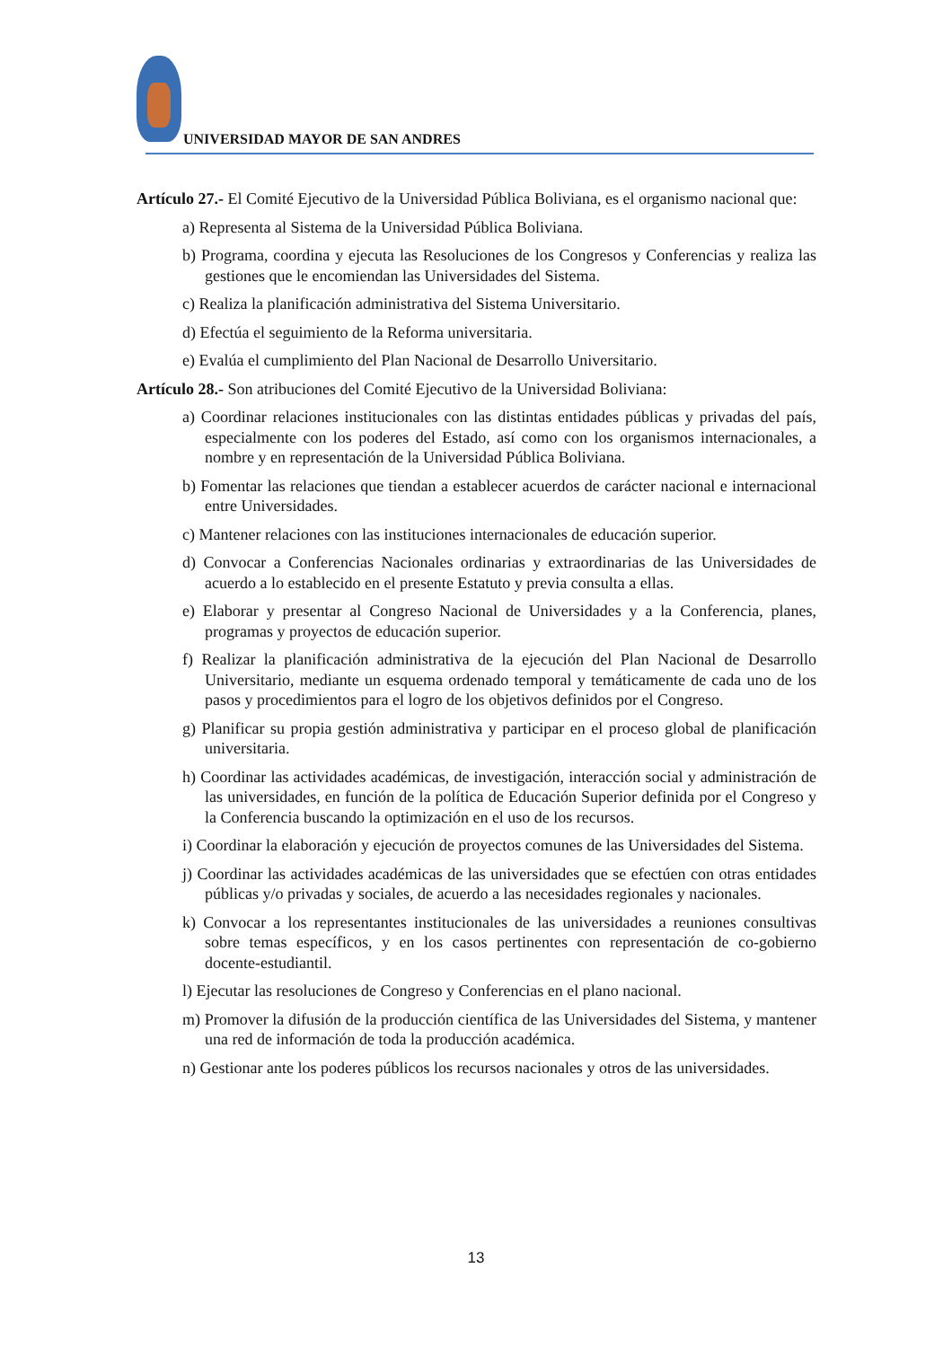UNIVERSIDAD MAYOR DE SAN ANDRES
Artículo 27.- El Comité Ejecutivo de la Universidad Pública Boliviana, es el organismo nacional que:
a) Representa al Sistema de la Universidad Pública Boliviana.
b) Programa, coordina y ejecuta las Resoluciones de los Congresos y Conferencias y realiza las gestiones que le encomiendan las Universidades del Sistema.
c) Realiza la planificación administrativa del Sistema Universitario.
d) Efectúa el seguimiento de la Reforma universitaria.
e) Evalúa el cumplimiento del Plan Nacional de Desarrollo Universitario.
Artículo 28.- Son atribuciones del Comité Ejecutivo de la Universidad Boliviana:
a) Coordinar relaciones institucionales con las distintas entidades públicas y privadas del país, especialmente con los poderes del Estado, así como con los organismos internacionales, a nombre y en representación de la Universidad Pública Boliviana.
b) Fomentar las relaciones que tiendan a establecer acuerdos de carácter nacional e internacional entre Universidades.
c) Mantener relaciones con las instituciones internacionales de educación superior.
d) Convocar a Conferencias Nacionales ordinarias y extraordinarias de las Universidades de acuerdo a lo establecido en el presente Estatuto y previa consulta a ellas.
e) Elaborar y presentar al Congreso Nacional de Universidades y a la Conferencia, planes, programas y proyectos de educación superior.
f) Realizar la planificación administrativa de la ejecución del Plan Nacional de Desarrollo Universitario, mediante un esquema ordenado temporal y temáticamente de cada uno de los pasos y procedimientos para el logro de los objetivos definidos por el Congreso.
g) Planificar su propia gestión administrativa y participar en el proceso global de planificación universitaria.
h) Coordinar las actividades académicas, de investigación, interacción social y administración de las universidades, en función de la política de Educación Superior definida por el Congreso y la Conferencia buscando la optimización en el uso de los recursos.
i) Coordinar la elaboración y ejecución de proyectos comunes de las Universidades del Sistema.
j) Coordinar las actividades académicas de las universidades que se efectúen con otras entidades públicas y/o privadas y sociales, de acuerdo a las necesidades regionales y nacionales.
k) Convocar a los representantes institucionales de las universidades a reuniones consultivas sobre temas específicos, y en los casos pertinentes con representación de co-gobierno docente-estudiantil.
l) Ejecutar las resoluciones de Congreso y Conferencias en el plano nacional.
m) Promover la difusión de la producción científica de las Universidades del Sistema, y mantener una red de información de toda la producción académica.
n) Gestionar ante los poderes públicos los recursos nacionales y otros de las universidades.
13